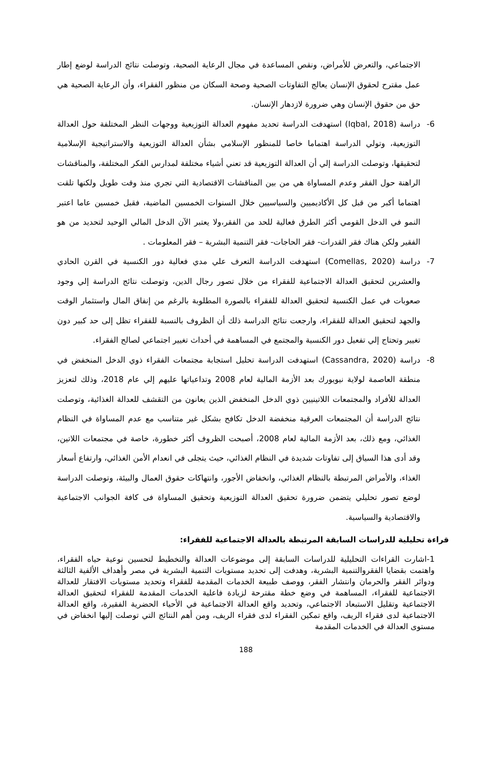الاجتماعي، والتعرض للأمراض، ونقص المساعدة في مجال الرعاية الصحية، وتوصلت نتائج الدراسة لوضع إطار عمل مقترح لحقوق الإنسان يعالج التفاوتات الصحية وصحة السكان من منظور الفقراء، وأن الرعاية الصحية هي حق من حقوق الإنسان وهي ضرورة لازدهار الإنسان.
6- دراسة (Iqbal, 2018) استهدفت الدراسة تحديد مفهوم العدالة التوزيعية ووجهات النظر المختلفة حول العدالة التوزيعية، وتولي الدراسة اهتماما خاصا للمنظور الإسلامي بشأن العدالة التوزيعية والاستراتيجية الإسلامية لتحقيقها، وتوصلت الدراسة إلي أن العدالة التوزيعية قد تعني أشياء مختلفة لمدارس الفكر المختلفة، والمناقشات الراهنة حول الفقر وعدم المساواة هي من بين المناقشات الاقتصادية التي تجري منذ وقت طويل ولكنها تلقت اهتماما أكبر من قبل كل الأكاديميين والسياسيين خلال السنوات الخمسين الماضية، فقبل خمسين عاما اعتبر النمو في الدخل القومي أكثر الطرق فعالية للحد من الفقر،ولا يعتبر الآن الدخل المالي الوحيد لتحديد من هو الفقير ولكن هناك فقر القدرات- فقر الحاجات- فقر التنمية البشرية – فقر المعلومات .
7- دراسة (Comellas, 2020) استهدفت الدراسة التعرف علي مدي فعالية دور الكنسية في القرن الحادي والعشرين لتحقيق العدالة الاجتماعية للفقراء من خلال تصور رجال الدين، وتوصلت نتائج الدراسة إلي وجود صعوبات في عمل الكنسية لتحقيق العدالة للفقراء بالصورة المطلوبة بالرغم من إنفاق المال واستثمار الوقت والجهد لتحقيق العدالة للفقراء، وارجعت نتائج الدراسة ذلك أن الظروف بالنسبة للفقراء تظل إلى حد كبير دون تغيير وتحتاج إلي تفعيل دور الكنسية والمجتمع في المساهمة في أحداث تغيير اجتماعي لصالح الفقراء.
8- دراسة (Cassandra, 2020) استهدفت الدراسة تحليل استجابة مجتمعات الفقراء ذوي الدخل المنخفض في منطقة العاصمة لولاية نيويورك بعد الأزمة المالية لعام 2008 وتداعياتها عليهم إلي عام 2018، وذلك لتعزيز العدالة للأفراد والمجتمعات اللاتينيين ذوي الدخل المنخفض الذين يعانون من التقشف للعدالة الغذائية، وتوصلت نتائج الدراسة أن المجتمعات العرقية منخفضة الدخل تكافح بشكل غير متناسب مع عدم المساواة في النظام الغذائي، ومع ذلك، بعد الأزمة المالية لعام 2008، أصبحت الظروف أكثر خطورة، خاصة في مجتمعات اللاتين، وقد أدى هذا السياق إلى تفاوتات شديدة في النظام الغذائي، حيث يتجلى في انعدام الأمن الغذائي، وارتفاع أسعار الغذاء، والأمراض المرتبطة بالنظام الغذائي، وانخفاض الأجور، وانتهاكات حقوق العمال والبيئة، وتوصلت الدراسة لوضع تصور تحليلي يتضمن ضرورة تحقيق العدالة التوزيعية وتحقيق المساواة فى كافة الجوانب الاجتماعية والاقتصادية والسياسية.
قراءة تحليلية للدراسات السابقة المرتبطة بالعدالة الاجتماعية للفقراء:
1-اشارت القراءات التحليلية للدراسات السابقة إلى موضوعات العدالة والتخطيط لتحسين نوعية حياه الفقراء، واهتمت بقضايا الفقروالتنمية البشرية، وهدفت إلى تحديد مستويات التنمية البشرية في مصر وأهداف الألفية الثالثة ودوائر الفقر والحرمان وانتشار الفقر، ووصف طبيعة الخدمات المقدمة للفقراء وتحديد مستويات الافتقار للعدالة الاجتماعية للفقراء، المساهمة في وضع خطة مقترحة لزيادة فاعلية الخدمات المقدمة للفقراء لتحقيق العدالة الاجتماعية وتقليل الاستبعاد الاجتماعي، وتحديد واقع العدالة الاجتماعية في الأحياء الحضرية الفقيرة، واقع العدالة الاجتماعية لدى فقراء الريف، واقع تمكين الفقراء لدى فقراء الريف، ومن أهم النتائج التي توصلت إليها انخفاض في مستوى العدالة في الخدمات المقدمة
188